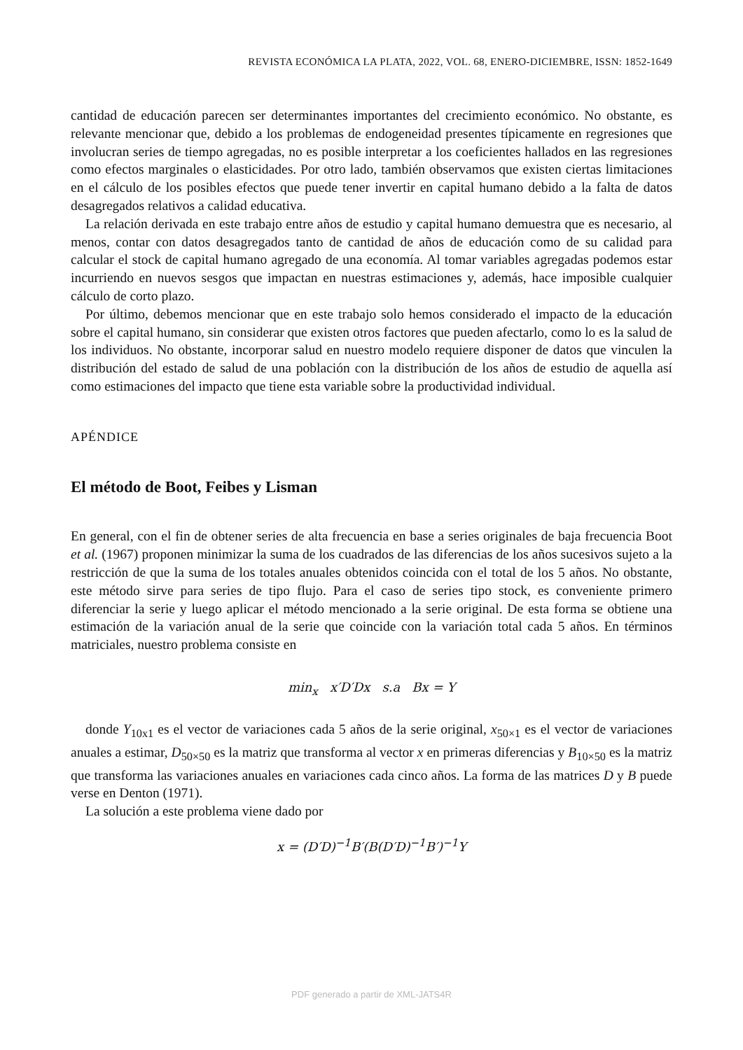REVISTA ECONÓMICA LA PLATA, 2022, VOL. 68, ENERO-DICIEMBRE, ISSN: 1852-1649
cantidad de educación parecen ser determinantes importantes del crecimiento económico. No obstante, es relevante mencionar que, debido a los problemas de endogeneidad presentes típicamente en regresiones que involucran series de tiempo agregadas, no es posible interpretar a los coeficientes hallados en las regresiones como efectos marginales o elasticidades. Por otro lado, también observamos que existen ciertas limitaciones en el cálculo de los posibles efectos que puede tener invertir en capital humano debido a la falta de datos desagregados relativos a calidad educativa.
La relación derivada en este trabajo entre años de estudio y capital humano demuestra que es necesario, al menos, contar con datos desagregados tanto de cantidad de años de educación como de su calidad para calcular el stock de capital humano agregado de una economía. Al tomar variables agregadas podemos estar incurriendo en nuevos sesgos que impactan en nuestras estimaciones y, además, hace imposible cualquier cálculo de corto plazo.
Por último, debemos mencionar que en este trabajo solo hemos considerado el impacto de la educación sobre el capital humano, sin considerar que existen otros factores que pueden afectarlo, como lo es la salud de los individuos. No obstante, incorporar salud en nuestro modelo requiere disponer de datos que vinculen la distribución del estado de salud de una población con la distribución de los años de estudio de aquella así como estimaciones del impacto que tiene esta variable sobre la productividad individual.
APÉNDICE
El método de Boot, Feibes y Lisman
En general, con el fin de obtener series de alta frecuencia en base a series originales de baja frecuencia Boot et al. (1967) proponen minimizar la suma de los cuadrados de las diferencias de los años sucesivos sujeto a la restricción de que la suma de los totales anuales obtenidos coincida con el total de los 5 años. No obstante, este método sirve para series de tipo flujo. Para el caso de series tipo stock, es conveniente primero diferenciar la serie y luego aplicar el método mencionado a la serie original. De esta forma se obtiene una estimación de la variación anual de la serie que coincide con la variación total cada 5 años. En términos matriciales, nuestro problema consiste en
min<sub>x</sub> x′D′Dx s.a Bx = Y
donde Y<sub>10x1</sub> es el vector de variaciones cada 5 años de la serie original, x<sub>50×1</sub> es el vector de variaciones anuales a estimar, D<sub>50×50</sub> es la matriz que transforma al vector x en primeras diferencias y B<sub>10×50</sub> es la matriz que transforma las variaciones anuales en variaciones cada cinco años. La forma de las matrices D y B puede verse en Denton (1971).
La solución a este problema viene dado por
x = (D′D)<sup>−1</sup>B′(B(D′D)<sup>−1</sup>B′)<sup>−1</sup>Y
PDF generado a partir de XML-JATS4R